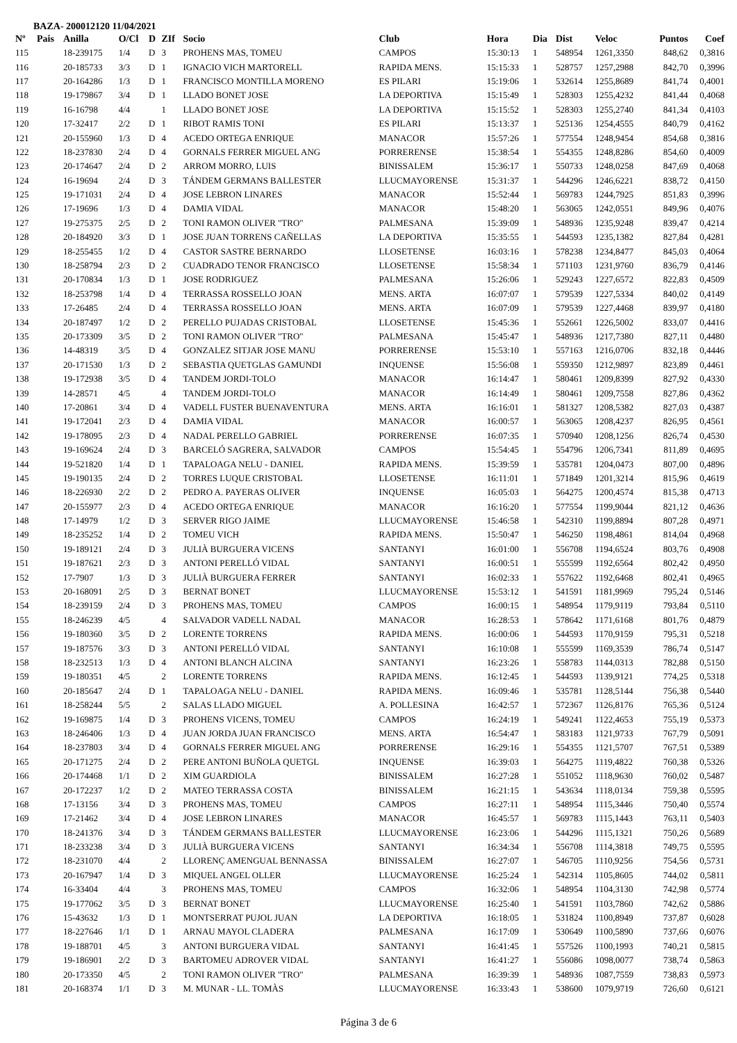BAZA- 200012120 11/04/2021
| Nº | Pais | Anilla | O/Cl | D | ZIf | Socio | Club | Hora | Dia | Dist | Veloc | Puntos | Coef |
| --- | --- | --- | --- | --- | --- | --- | --- | --- | --- | --- | --- | --- | --- |
| 115 | | 18-239175 | 1/4 | D | 3 | PROHENS MAS, TOMEU | CAMPOS | 15:30:13 | 1 | 548954 | 1261,3350 | 848,62 | 0,3816 |
| 116 | | 20-185733 | 3/3 | D | 1 | IGNACIO VICH MARTORELL | RAPIDA MENS. | 15:15:33 | 1 | 528757 | 1257,2988 | 842,70 | 0,3996 |
| 117 | | 20-164286 | 1/3 | D | 1 | FRANCISCO MONTILLA MORENO | ES PILARI | 15:19:06 | 1 | 532614 | 1255,8689 | 841,74 | 0,4001 |
| 118 | | 19-179867 | 3/4 | D | 1 | LLADO BONET JOSE | LA DEPORTIVA | 15:15:49 | 1 | 528303 | 1255,4232 | 841,44 | 0,4068 |
| 119 | | 16-16798 | 4/4 | | 1 | LLADO BONET JOSE | LA DEPORTIVA | 15:15:52 | 1 | 528303 | 1255,2740 | 841,34 | 0,4103 |
| 120 | | 17-32417 | 2/2 | D | 1 | RIBOT RAMIS TONI | ES PILARI | 15:13:37 | 1 | 525136 | 1254,4555 | 840,79 | 0,4162 |
| 121 | | 20-155960 | 1/3 | D | 4 | ACEDO ORTEGA ENRIQUE | MANACOR | 15:57:26 | 1 | 577554 | 1248,9454 | 854,68 | 0,3816 |
| 122 | | 18-237830 | 2/4 | D | 4 | GORNALS FERRER MIGUEL ANG | PORRERENSE | 15:38:54 | 1 | 554355 | 1248,8286 | 854,60 | 0,4009 |
| 123 | | 20-174647 | 2/4 | D | 2 | ARROM MORRO, LUIS | BINISSALEM | 15:36:17 | 1 | 550733 | 1248,0258 | 847,69 | 0,4068 |
| 124 | | 16-19694 | 2/4 | D | 3 | TÁNDEM GERMANS BALLESTER | LLUCMAYORENSE | 15:31:37 | 1 | 544296 | 1246,6221 | 838,72 | 0,4150 |
| 125 | | 19-171031 | 2/4 | D | 4 | JOSE LEBRON LINARES | MANACOR | 15:52:44 | 1 | 569783 | 1244,7925 | 851,83 | 0,3996 |
| 126 | | 17-19696 | 1/3 | D | 4 | DAMIA VIDAL | MANACOR | 15:48:20 | 1 | 563065 | 1242,0551 | 849,96 | 0,4076 |
| 127 | | 19-275375 | 2/5 | D | 2 | TONI RAMON OLIVER "TRO" | PALMESANA | 15:39:09 | 1 | 548936 | 1235,9248 | 839,47 | 0,4214 |
| 128 | | 20-184920 | 3/3 | D | 1 | JOSE JUAN TORRENS CAÑELLAS | LA DEPORTIVA | 15:35:55 | 1 | 544593 | 1235,1382 | 827,84 | 0,4281 |
| 129 | | 18-255455 | 1/2 | D | 4 | CASTOR SASTRE BERNARDO | LLOSETENSE | 16:03:16 | 1 | 578238 | 1234,8477 | 845,03 | 0,4064 |
| 130 | | 18-258794 | 2/3 | D | 2 | CUADRADO TENOR FRANCISCO | LLOSETENSE | 15:58:34 | 1 | 571103 | 1231,9760 | 836,79 | 0,4146 |
| 131 | | 20-170834 | 1/3 | D | 1 | JOSE RODRIGUEZ | PALMESANA | 15:26:06 | 1 | 529243 | 1227,6572 | 822,83 | 0,4509 |
| 132 | | 18-253798 | 1/4 | D | 4 | TERRASSA ROSSELLO JOAN | MENS. ARTA | 16:07:07 | 1 | 579539 | 1227,5334 | 840,02 | 0,4149 |
| 133 | | 17-26485 | 2/4 | D | 4 | TERRASSA ROSSELLO JOAN | MENS. ARTA | 16:07:09 | 1 | 579539 | 1227,4468 | 839,97 | 0,4180 |
| 134 | | 20-187497 | 1/2 | D | 2 | PERELLO PUJADAS CRISTOBAL | LLOSETENSE | 15:45:36 | 1 | 552661 | 1226,5002 | 833,07 | 0,4416 |
| 135 | | 20-173309 | 3/5 | D | 2 | TONI RAMON OLIVER "TRO" | PALMESANA | 15:45:47 | 1 | 548936 | 1217,7380 | 827,11 | 0,4480 |
| 136 | | 14-48319 | 3/5 | D | 4 | GONZALEZ SITJAR JOSE MANU | PORRERENSE | 15:53:10 | 1 | 557163 | 1216,0706 | 832,18 | 0,4446 |
| 137 | | 20-171530 | 1/3 | D | 2 | SEBASTIA QUETGLAS GAMUNDI | INQUENSE | 15:56:08 | 1 | 559350 | 1212,9897 | 823,89 | 0,4461 |
| 138 | | 19-172938 | 3/5 | D | 4 | TANDEM JORDI-TOLO | MANACOR | 16:14:47 | 1 | 580461 | 1209,8399 | 827,92 | 0,4330 |
| 139 | | 14-28571 | 4/5 | | 4 | TANDEM JORDI-TOLO | MANACOR | 16:14:49 | 1 | 580461 | 1209,7558 | 827,86 | 0,4362 |
| 140 | | 17-20861 | 3/4 | D | 4 | VADELL FUSTER BUENAVENTURA | MENS. ARTA | 16:16:01 | 1 | 581327 | 1208,5382 | 827,03 | 0,4387 |
| 141 | | 19-172041 | 2/3 | D | 4 | DAMIA VIDAL | MANACOR | 16:00:57 | 1 | 563065 | 1208,4237 | 826,95 | 0,4561 |
| 142 | | 19-178095 | 2/3 | D | 4 | NADAL PERELLO GABRIEL | PORRERENSE | 16:07:35 | 1 | 570940 | 1208,1256 | 826,74 | 0,4530 |
| 143 | | 19-169624 | 2/4 | D | 3 | BARCELÓ SAGRERA, SALVADOR | CAMPOS | 15:54:45 | 1 | 554796 | 1206,7341 | 811,89 | 0,4695 |
| 144 | | 19-521820 | 1/4 | D | 1 | TAPALOAGA NELU - DANIEL | RAPIDA MENS. | 15:39:59 | 1 | 535781 | 1204,0473 | 807,00 | 0,4896 |
| 145 | | 19-190135 | 2/4 | D | 2 | TORRES LUQUE CRISTOBAL | LLOSETENSE | 16:11:01 | 1 | 571849 | 1201,3214 | 815,96 | 0,4619 |
| 146 | | 18-226930 | 2/2 | D | 2 | PEDRO A. PAYERAS OLIVER | INQUENSE | 16:05:03 | 1 | 564275 | 1200,4574 | 815,38 | 0,4713 |
| 147 | | 20-155977 | 2/3 | D | 4 | ACEDO ORTEGA ENRIQUE | MANACOR | 16:16:20 | 1 | 577554 | 1199,9044 | 821,12 | 0,4636 |
| 148 | | 17-14979 | 1/2 | D | 3 | SERVER RIGO JAIME | LLUCMAYORENSE | 15:46:58 | 1 | 542310 | 1199,8894 | 807,28 | 0,4971 |
| 149 | | 18-235252 | 1/4 | D | 2 | TOMEU VICH | RAPIDA MENS. | 15:50:47 | 1 | 546250 | 1198,4861 | 814,04 | 0,4968 |
| 150 | | 19-189121 | 2/4 | D | 3 | JULIÀ BURGUERA VICENS | SANTANYI | 16:01:00 | 1 | 556708 | 1194,6524 | 803,76 | 0,4908 |
| 151 | | 19-187621 | 2/3 | D | 3 | ANTONI PERELLÓ VIDAL | SANTANYI | 16:00:51 | 1 | 555599 | 1192,6564 | 802,42 | 0,4950 |
| 152 | | 17-7907 | 1/3 | D | 3 | JULIÀ BURGUERA FERRER | SANTANYI | 16:02:33 | 1 | 557622 | 1192,6468 | 802,41 | 0,4965 |
| 153 | | 20-168091 | 2/5 | D | 3 | BERNAT BONET | LLUCMAYORENSE | 15:53:12 | 1 | 541591 | 1181,9969 | 795,24 | 0,5146 |
| 154 | | 18-239159 | 2/4 | D | 3 | PROHENS MAS, TOMEU | CAMPOS | 16:00:15 | 1 | 548954 | 1179,9119 | 793,84 | 0,5110 |
| 155 | | 18-246239 | 4/5 | | 4 | SALVADOR VADELL NADAL | MANACOR | 16:28:53 | 1 | 578642 | 1171,6168 | 801,76 | 0,4879 |
| 156 | | 19-180360 | 3/5 | D | 2 | LORENTE TORRENS | RAPIDA MENS. | 16:00:06 | 1 | 544593 | 1170,9159 | 795,31 | 0,5218 |
| 157 | | 19-187576 | 3/3 | D | 3 | ANTONI PERELLÓ VIDAL | SANTANYI | 16:10:08 | 1 | 555599 | 1169,3539 | 786,74 | 0,5147 |
| 158 | | 18-232513 | 1/3 | D | 4 | ANTONI BLANCH ALCINA | SANTANYI | 16:23:26 | 1 | 558783 | 1144,0313 | 782,88 | 0,5150 |
| 159 | | 19-180351 | 4/5 | | 2 | LORENTE TORRENS | RAPIDA MENS. | 16:12:45 | 1 | 544593 | 1139,9121 | 774,25 | 0,5318 |
| 160 | | 20-185647 | 2/4 | D | 1 | TAPALOAGA NELU - DANIEL | RAPIDA MENS. | 16:09:46 | 1 | 535781 | 1128,5144 | 756,38 | 0,5440 |
| 161 | | 18-258244 | 5/5 | | 2 | SALAS LLADO MIGUEL | A. POLLESINA | 16:42:57 | 1 | 572367 | 1126,8176 | 765,36 | 0,5124 |
| 162 | | 19-169875 | 1/4 | D | 3 | PROHENS VICENS, TOMEU | CAMPOS | 16:24:19 | 1 | 549241 | 1122,4653 | 755,19 | 0,5373 |
| 163 | | 18-246406 | 1/3 | D | 4 | JUAN JORDA JUAN FRANCISCO | MENS. ARTA | 16:54:47 | 1 | 583183 | 1121,9733 | 767,79 | 0,5091 |
| 164 | | 18-237803 | 3/4 | D | 4 | GORNALS FERRER MIGUEL ANG | PORRERENSE | 16:29:16 | 1 | 554355 | 1121,5707 | 767,51 | 0,5389 |
| 165 | | 20-171275 | 2/4 | D | 2 | PERE ANTONI BUÑOLA QUETGL | INQUENSE | 16:39:03 | 1 | 564275 | 1119,4822 | 760,38 | 0,5326 |
| 166 | | 20-174468 | 1/1 | D | 2 | XIM GUARDIOLA | BINISSALEM | 16:27:28 | 1 | 551052 | 1118,9630 | 760,02 | 0,5487 |
| 167 | | 20-172237 | 1/2 | D | 2 | MATEO TERRASSA COSTA | BINISSALEM | 16:21:15 | 1 | 543634 | 1118,0134 | 759,38 | 0,5595 |
| 168 | | 17-13156 | 3/4 | D | 3 | PROHENS MAS, TOMEU | CAMPOS | 16:27:11 | 1 | 548954 | 1115,3446 | 750,40 | 0,5574 |
| 169 | | 17-21462 | 3/4 | D | 4 | JOSE LEBRON LINARES | MANACOR | 16:45:57 | 1 | 569783 | 1115,1443 | 763,11 | 0,5403 |
| 170 | | 18-241376 | 3/4 | D | 3 | TÁNDEM GERMANS BALLESTER | LLUCMAYORENSE | 16:23:06 | 1 | 544296 | 1115,1321 | 750,26 | 0,5689 |
| 171 | | 18-233238 | 3/4 | D | 3 | JULIÀ BURGUERA VICENS | SANTANYI | 16:34:34 | 1 | 556708 | 1114,3818 | 749,75 | 0,5595 |
| 172 | | 18-231070 | 4/4 | | 2 | LLORENÇ AMENGUAL BENNASSA | BINISSALEM | 16:27:07 | 1 | 546705 | 1110,9256 | 754,56 | 0,5731 |
| 173 | | 20-167947 | 1/4 | D | 3 | MIQUEL ANGEL OLLER | LLUCMAYORENSE | 16:25:24 | 1 | 542314 | 1105,8605 | 744,02 | 0,5811 |
| 174 | | 16-33404 | 4/4 | | 3 | PROHENS MAS, TOMEU | CAMPOS | 16:32:06 | 1 | 548954 | 1104,3130 | 742,98 | 0,5774 |
| 175 | | 19-177062 | 3/5 | D | 3 | BERNAT BONET | LLUCMAYORENSE | 16:25:40 | 1 | 541591 | 1103,7860 | 742,62 | 0,5886 |
| 176 | | 15-43632 | 1/3 | D | 1 | MONTSERRAT PUJOL JUAN | LA DEPORTIVA | 16:18:05 | 1 | 531824 | 1100,8949 | 737,87 | 0,6028 |
| 177 | | 18-227646 | 1/1 | D | 1 | ARNAU MAYOL CLADERA | PALMESANA | 16:17:09 | 1 | 530649 | 1100,5890 | 737,66 | 0,6076 |
| 178 | | 19-188701 | 4/5 | | 3 | ANTONI BURGUERA VIDAL | SANTANYI | 16:41:45 | 1 | 557526 | 1100,1993 | 740,21 | 0,5815 |
| 179 | | 19-186901 | 2/2 | D | 3 | BARTOMEU ADROVER VIDAL | SANTANYI | 16:41:27 | 1 | 556086 | 1098,0077 | 738,74 | 0,5863 |
| 180 | | 20-173350 | 4/5 | | 2 | TONI RAMON OLIVER "TRO" | PALMESANA | 16:39:39 | 1 | 548936 | 1087,7559 | 738,83 | 0,5973 |
| 181 | | 20-168374 | 1/1 | D | 3 | M. MUNAR - LL. TOMÀS | LLUCMAYORENSE | 16:33:43 | 1 | 538600 | 1079,9719 | 726,60 | 0,6121 |
Página 3 de 6